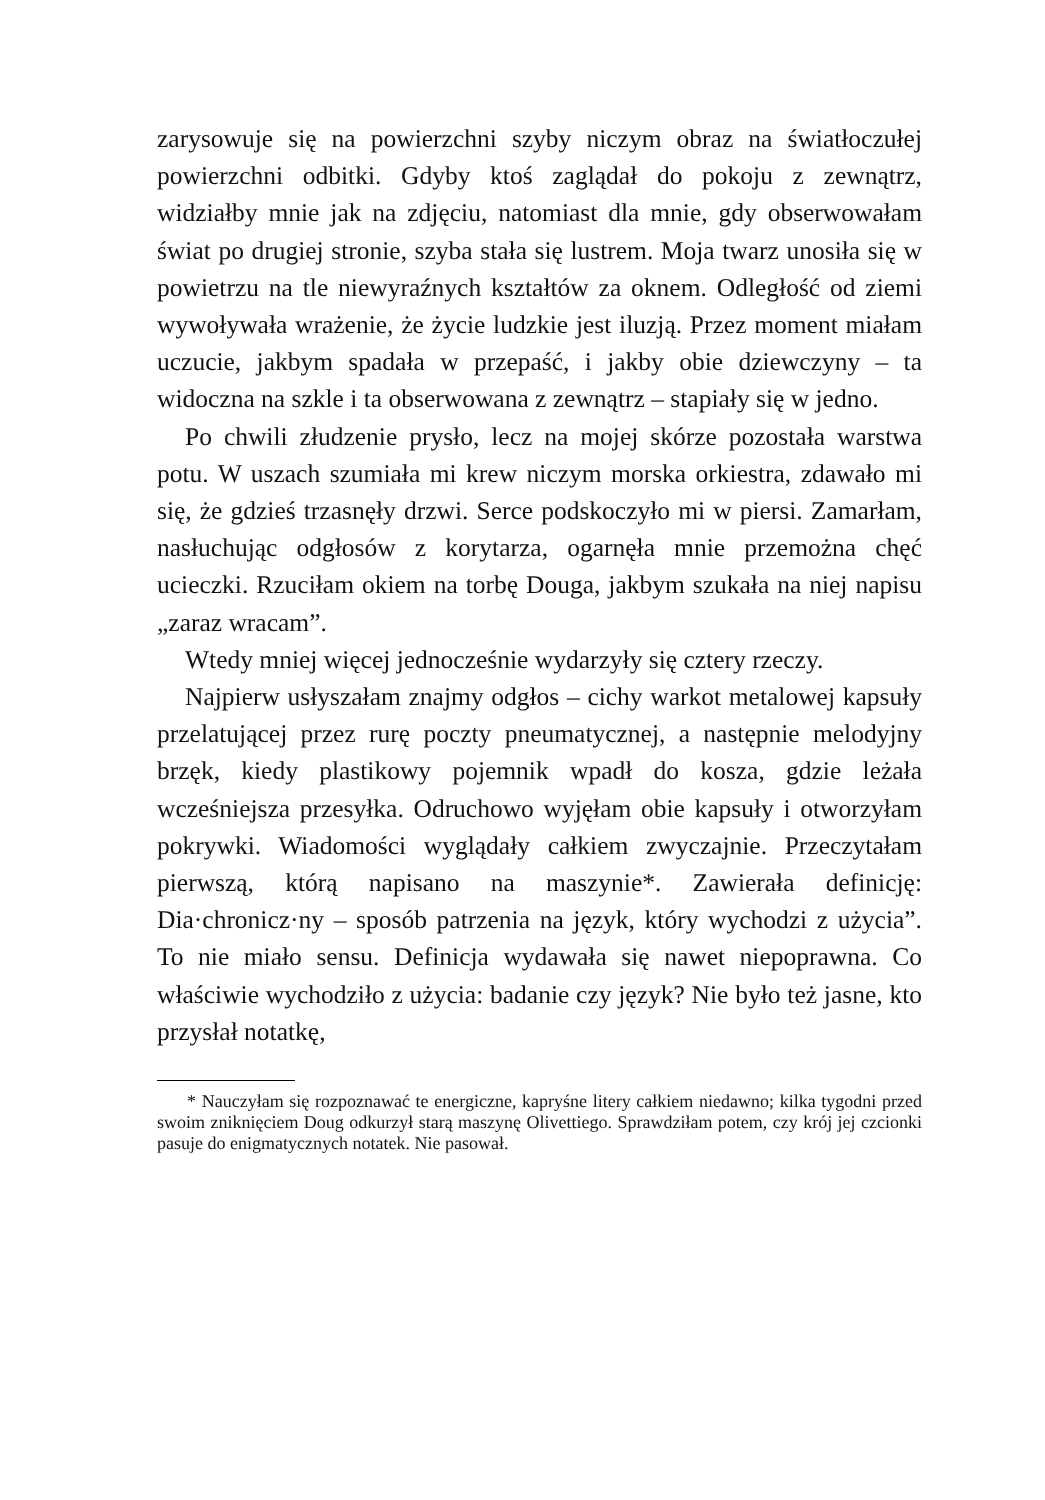zarysowuje się na powierzchni szyby niczym obraz na światłoczułej powierzchni odbitki. Gdyby ktoś zaglądał do pokoju z zewnątrz, widziałby mnie jak na zdjęciu, natomiast dla mnie, gdy obserwowałam świat po drugiej stronie, szyba stała się lustrem. Moja twarz unosiła się w powietrzu na tle niewyraźnych kształtów za oknem. Odległość od ziemi wywoływała wrażenie, że życie ludzkie jest iluzją. Przez moment miałam uczucie, jakbym spadała w przepaść, i jakby obie dziewczyny – ta widoczna na szkle i ta obserwowana z zewnątrz – stapiały się w jedno.
Po chwili złudzenie prysło, lecz na mojej skórze pozostała warstwa potu. W uszach szumiała mi krew niczym morska orkiestra, zdawało mi się, że gdzieś trzasnęły drzwi. Serce podskoczyło mi w piersi. Zamarłam, nasłuchując odgłosów z korytarza, ogarnęła mnie przemożna chęć ucieczki. Rzuciłam okiem na torbę Douga, jakbym szukała na niej napisu „zaraz wracam”.
Wtedy mniej więcej jednocześnie wydarzyły się cztery rzeczy.
Najpierw usłyszałam znajmy odgłos – cichy warkot metalowej kapsuły przelatującej przez rurę poczty pneumatycznej, a następnie melodyjny brzęk, kiedy plastikowy pojemnik wpadł do kosza, gdzie leżała wcześniejsza przesyłka. Odruchowo wyjęłam obie kapsuły i otworzyłam pokrywki. Wiadomości wyglądały całkiem zwyczajnie. Przeczytałam pierwszą, którą napisano na maszynie*. Zawierała definicję: Dia·chronicz·ny – sposób patrzenia na język, który wychodzi z użycia”. To nie miało sensu. Definicja wydawała się nawet niepoprawna. Co właściwie wychodziło z użycia: badanie czy język? Nie było też jasne, kto przysłał notatkę,
* Nauczyłam się rozpoznawać te energiczne, kapryśne litery całkiem niedawno; kilka tygodni przed swoim zniknięciem Doug odkurzył starą maszynę Olivettiego. Sprawdziłam potem, czy krój jej czcionki pasuje do enigmatycznych notatek. Nie pasował.